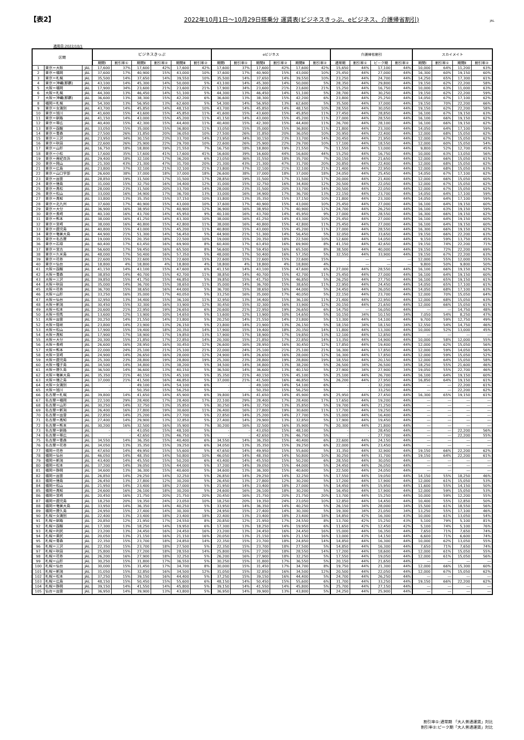【表2】
2022年10月1日～10月29日搭乗分 運賃表(ビジネスきっぷ、eビジネス、介護帰省割引)
JAL
適用日:2022/10/1
| 区間 | | | ビジネスきっぷ | | | | | | eビジネス | | | | | | 介護帰省割引 | | | | スカイメイト | | | |
| --- | --- | --- | --- | --- | --- | --- | --- | --- | --- | --- | --- | --- | --- | --- | --- | --- | --- | --- | --- | --- | --- | --- |
| | | | 期間Ⅰ | 割引率① | 期間Ⅱ | 割引率② | 期間Ⅲ | 割引率② | 期間Ⅰ | 割引率① | 期間Ⅱ | 割引率② | 期間Ⅲ | 割引率② | 通常期 | 割引率① | ピーク期 | 割引率② | 期間Ⅰ | 割引率① | 期間Ⅱ | 割引率② |
| 1 | 東京＝大阪 | JAL | 17,600 | 37% | 17,600 | 42% | 17,600 | 42% | 17,600 | 37% | 17,600 | 42% | 17,600 | 42% | 15,650 | 44% | 17,100 | 44% | 10,000 | 64% | 11,200 | 63% |
| 2 | 東京＝福岡 | JAL | 37,600 | 17% | 40,900 | 15% | 43,000 | 10% | 37,600 | 17% | 40,900 | 15% | 43,000 | 10% | 25,450 | 44% | 27,000 | 44% | 16,300 | 60% | 19,150 | 60% |
| 3 | 東京＝札幌 | JAL | 35,500 | 14% | 37,650 | 14% | 39,550 | 10% | 35,500 | 14% | 37,650 | 14% | 39,550 | 10% | 23,250 | 44% | 24,700 | 44% | 14,250 | 65% | 17,300 | 61% |
| 4 | 東京＝沖縄(那覇) | JAL | 43,100 | 14% | 45,300 | 14% | 50,000 | 5% | 43,100 | 14% | 45,300 | 14% | 50,000 | 5% | 28,350 | 44% | 29,800 | 44% | 19,150 | 62% | 22,200 | 58% |
| 5 | 大阪＝福岡 | JAL | 17,900 | 34% | 23,600 | 21% | 23,600 | 21% | 17,900 | 34% | 23,600 | 21% | 23,600 | 21% | 15,250 | 44% | 16,750 | 44% | 10,000 | 63% | 11,000 | 63% |
| 6 | 大阪＝札幌 | JAL | 44,300 | 13% | 46,450 | 14% | 51,100 | 5% | 44,300 | 13% | 46,450 | 14% | 51,100 | 5% | 28,700 | 44% | 30,250 | 44% | 19,150 | 62% | 22,200 | 59% |
| 7 | 大阪＝沖縄(那覇) | JAL | 36,600 | 13% | 38,300 | 15% | 42,200 | 6% | 36,600 | 13% | 38,300 | 15% | 42,200 | 6% | 23,800 | 44% | 25,250 | 44% | 14,050 | 67% | 17,100 | 62% |
| 8 | 福岡＝札幌 | JAL | 54,300 | 13% | 56,950 | 13% | 62,600 | 5% | 54,300 | 14% | 56,950 | 13% | 62,600 | 5% | 35,500 | 44% | 37,000 | 44% | 19,150 | 70% | 22,200 | 66% |
| 9 | 東京＝女満別 | JAL | 43,700 | 14% | 45,850 | 14% | 48,150 | 10% | 43,700 | 14% | 45,850 | 14% | 48,150 | 10% | 28,550 | 44% | 30,050 | 44% | 19,150 | 62% | 22,200 | 58% |
| 10 | 東京＝旭川 | JAL | 41,600 | 15% | 43,600 | 15% | 45,850 | 11% | 41,600 | 15% | 43,600 | 15% | 45,850 | 11% | 27,450 | 44% | 28,850 | 44% | 16,100 | 67% | 19,150 | 63% |
| 11 | 東京＝釧路 | JAL | 41,150 | 14% | 43,000 | 15% | 45,200 | 11% | 41,150 | 14% | 43,000 | 15% | 45,200 | 11% | 27,000 | 44% | 28,550 | 44% | 16,100 | 66% | 19,150 | 62% |
| 12 | 東京＝帯広 | JAL | 40,400 | 15% | 42,300 | 15% | 44,400 | 11% | 40,400 | 15% | 42,300 | 15% | 44,400 | 11% | 26,700 | 44% | 28,100 | 44% | 16,100 | 66% | 19,150 | 62% |
| 13 | 東京＝函館 | JAL | 33,050 | 15% | 35,000 | 15% | 36,800 | 11% | 33,050 | 15% | 35,000 | 15% | 36,800 | 11% | 21,800 | 44% | 23,300 | 44% | 14,050 | 64% | 17,100 | 59% |
| 14 | 東京＝青森 | JAL | 27,500 | 26% | 31,850 | 20% | 36,050 | 10% | 27,500 | 26% | 31,850 | 20% | 36,050 | 10% | 20,950 | 44% | 22,400 | 44% | 12,000 | 68% | 15,050 | 62% |
| 15 | 東京＝三沢 | JAL | 23,950 | 34% | 30,150 | 23% | 33,700 | 14% | 23,950 | 34% | 30,150 | 23% | 33,700 | 14% | 20,450 | 44% | 21,950 | 44% | 12,000 | 67% | 15,050 | 62% |
| 16 | 東京＝秋田 | JAL | 22,600 | 26% | 25,900 | 22% | 29,700 | 10% | 22,600 | 26% | 25,900 | 22% | 29,700 | 10% | 17,100 | 44% | 18,550 | 44% | 12,000 | 60% | 15,050 | 54% |
| 17 | 東京＝山形 | JAL | 16,750 | 18% | 18,800 | 19% | 21,550 | 7% | 16,750 | 18% | 18,800 | 19% | 21,550 | 7% | 11,550 | 44% | 13,000 | 44% | 9,800 | 52% | 12,700 | 45% |
| 18 | 東京＝小松 | JAL | 17,600 | 35% | 17,600 | 41% | 17,600 | 41% | 16,600 | 39% | 16,600 | 44% | 16,600 | 44% | 15,250 | 44% | 16,750 | 44% | 10,000 | 63% | 13,050 | 56% |
| 19 | 東京＝南紀白浜 | JAL | 29,400 | 18% | 32,100 | 17% | 36,200 | 6% | 23,050 | 36% | 31,550 | 18% | 35,700 | 7% | 20,150 | 44% | 21,650 | 44% | 12,000 | 66% | 15,050 | 61% |
| 20 | 東京＝岡山 | JAL | 21,300 | 43% | 21,300 | 47% | 31,700 | 20% | 21,300 | 43% | 21,300 | 47% | 31,700 | 20% | 20,850 | 44% | 22,400 | 44% | 12,000 | 68% | 15,050 | 62% |
| 21 | 東京＝広島 | JAL | 23,800 | 37% | 32,100 | 21% | 32,100 | 21% | 23,800 | 37% | 32,100 | 21% | 32,100 | 21% | 21,400 | 44% | 22,950 | 44% | 12,000 | 68% | 15,050 | 63% |
| 22 | 東京＝山口宇部 | JAL | 26,600 | 38% | 37,000 | 18% | 37,000 | 18% | 26,600 | 38% | 37,000 | 18% | 37,000 | 18% | 24,050 | 44% | 25,450 | 44% | 14,050 | 67% | 17,100 | 62% |
| 23 | 東京＝出雲 | JAL | 28,850 | 19% | 31,500 | 17% | 31,500 | 17% | 28,850 | 19% | 31,500 | 17% | 31,500 | 17% | 20,000 | 44% | 21,400 | 44% | 12,000 | 66% | 15,050 | 60% |
| 24 | 東京＝徳島 | JAL | 31,000 | 15% | 32,750 | 16% | 34,400 | 12% | 31,000 | 15% | 32,750 | 16% | 34,400 | 12% | 20,500 | 44% | 22,050 | 44% | 12,000 | 67% | 15,050 | 62% |
| 25 | 東京＝高松 | JAL | 28,000 | 23% | 31,500 | 20% | 33,700 | 14% | 28,000 | 23% | 31,500 | 20% | 33,700 | 14% | 20,500 | 44% | 22,050 | 44% | 12,000 | 67% | 15,050 | 62% |
| 26 | 東京＝松山 | JAL | 33,000 | 16% | 34,900 | 17% | 36,700 | 13% | 33,000 | 16% | 34,900 | 17% | 36,700 | 13% | 22,150 | 44% | 23,700 | 44% | 14,050 | 64% | 17,100 | 59% |
| 27 | 東京＝高知 | JAL | 33,800 | 13% | 35,350 | 15% | 37,150 | 10% | 33,800 | 13% | 35,350 | 15% | 37,150 | 10% | 21,800 | 44% | 23,300 | 44% | 14,050 | 64% | 17,100 | 59% |
| 28 | 東京＝北九州 | JAL | 37,600 | 17% | 40,900 | 15% | 43,000 | 10% | 37,600 | 17% | 40,900 | 15% | 43,000 | 10% | 25,450 | 44% | 27,000 | 44% | 16,100 | 64% | 19,150 | 60% |
| 29 | 東京＝大分 | JAL | 36,900 | 16% | 38,950 | 17% | 40,900 | 12% | 36,900 | 16% | 38,950 | 17% | 40,900 | 12% | 24,700 | 44% | 26,250 | 44% | 16,100 | 63% | 19,150 | 59% |
| 30 | 東京＝長崎 | JAL | 40,100 | 16% | 43,700 | 14% | 45,950 | 9% | 40,100 | 16% | 43,700 | 14% | 45,950 | 9% | 27,000 | 44% | 28,550 | 44% | 16,300 | 66% | 19,150 | 62% |
| 31 | 東京＝熊本 | JAL | 38,000 | 16% | 41,250 | 14% | 43,300 | 10% | 38,000 | 16% | 41,250 | 14% | 43,300 | 10% | 25,450 | 44% | 27,000 | 44% | 16,100 | 64% | 19,150 | 60% |
| 32 | 東京＝宮崎 | JAL | 38,000 | 16% | 40,800 | 15% | 42,800 | 11% | 38,000 | 16% | 40,800 | 15% | 42,800 | 11% | 25,450 | 44% | 27,000 | 44% | 16,100 | 64% | 19,150 | 60% |
| 33 | 東京＝鹿児島 | JAL | 40,800 | 15% | 43,000 | 15% | 45,200 | 11% | 40,800 | 15% | 43,000 | 15% | 45,200 | 11% | 27,000 | 44% | 28,550 | 44% | 16,300 | 66% | 19,150 | 62% |
| 34 | 東京＝奄美大島 | JAL | 44,900 | 21% | 51,300 | 14% | 56,450 | 5% | 44,900 | 21% | 51,300 | 14% | 56,450 | 5% | 32,050 | 44% | 33,650 | 44% | 19,150 | 66% | 22,200 | 63% |
| 35 | 東京＝名古屋 | JAL | 19,000 | 15% | 20,350 | 18% | 22,500 | 10% | 19,000 | 15% | 20,350 | 18% | 22,500 | 10% | 12,600 | 44% | 14,050 | 44% | 9,150 | 59% | 13,750 | 45% |
| 36 | 東京＝石垣 | JAL | 60,400 | 17% | 63,450 | 16% | 69,900 | 8% | 60,400 | 17% | 63,450 | 16% | 69,900 | 8% | 41,150 | 44% | 42,650 | 44% | 19,150 | 74% | 22,200 | 71% |
| 37 | 東京＝宮古 | JAL | 56,600 | 17% | 59,450 | 16% | 65,500 | 8% | 56,600 | 17% | 59,450 | 16% | 65,500 | 8% | 38,500 | 44% | 40,000 | 44% | 19,150 | 72% | 22,200 | 69% |
| 38 | 東京＝久米島 | JAL | 48,000 | 17% | 50,400 | 16% | 57,350 | 5% | 48,000 | 17% | 50,400 | 16% | 57,350 | 5% | 32,550 | 44% | 33,900 | 44% | 19,150 | 67% | 22,200 | 63% |
| 39 | 東京＝花巻 | JAL | 22,600 | 15% | 22,600 | 15% | 22,600 | 15% | 22,600 | 15% | 22,600 | 15% | 22,600 | 15% | - | ― | ― | ― | 12,000 | 55% | 12,000 | 55% |
| 40 | 東京＝仙台 | JAL | 18,800 | 4% | 18,800 | 4% | 18,800 | 4% | 18,800 | 4% | 18,800 | 4% | 18,800 | 4% | - | ― | ― | ― | 9,800 | 50% | 9,800 | 50% |
| 41 | 大阪＝函館 | JAL | 41,150 | 14% | 43,100 | 15% | 47,600 | 6% | 41,150 | 14% | 43,100 | 15% | 47,600 | 6% | 27,000 | 44% | 28,550 | 44% | 16,100 | 66% | 19,150 | 62% |
| 42 | 大阪＝青森 | JAL | 38,850 | 14% | 40,700 | 15% | 42,700 | 11% | 38,850 | 14% | 40,700 | 15% | 42,700 | 11% | 25,450 | 44% | 27,000 | 44% | 16,100 | 64% | 19,150 | 60% |
| 43 | 大阪＝三沢 | JAL | 39,850 | 15% | 41,750 | 15% | 46,850 | 5% | 39,850 | 15% | 41,750 | 15% | 46,850 | 5% | 26,250 | 44% | 27,750 | 44% | 16,100 | 65% | 19,150 | 61% |
| 44 | 大阪＝秋田 | JAL | 35,000 | 14% | 36,700 | 15% | 38,650 | 11% | 35,000 | 14% | 36,700 | 15% | 38,650 | 11% | 22,950 | 44% | 24,450 | 44% | 14,050 | 65% | 17,100 | 61% |
| 45 | 大阪＝花巻 | JAL | 36,700 | 15% | 38,650 | 16% | 44,000 | 5% | 36,700 | 15% | 38,650 | 16% | 44,000 | 5% | 24,450 | 44% | 26,050 | 44% | 14,050 | 68% | 17,100 | 63% |
| 46 | 大阪＝山形 | JAL | 33,250 | 16% | 35,000 | 17% | 40,050 | 5% | 33,250 | 16% | 35,000 | 17% | 40,050 | 5% | 22,150 | 44% | 23,700 | 44% | 12,000 | 70% | 15,050 | 64% |
| 47 | 大阪＝仙台 | JAL | 32,950 | 13% | 34,400 | 15% | 36,100 | 11% | 32,950 | 13% | 34,400 | 15% | 36,100 | 11% | 21,400 | 44% | 22,950 | 44% | 12,000 | 68% | 15,050 | 63% |
| 48 | 大阪＝新潟 | JAL | 30,450 | 15% | 32,300 | 16% | 33,900 | 12% | 30,450 | 15% | 32,300 | 16% | 33,900 | 12% | 20,150 | 44% | 21,650 | 44% | 12,000 | 66% | 15,050 | 61% |
| 49 | 大阪＝松本 | JAL | 20,600 | 21% | 22,950 | 19% | 26,650 | 6% | 20,600 | 21% | 22,950 | 19% | 26,650 | 6% | 14,750 | ― | 16,050 | 44% | ― | ― | 14,750 | 48% |
| 50 | 大阪＝但馬 | JAL | 13,600 | 12% | 13,900 | 10% | 14,650 | 5% | 13,600 | 12% | 13,900 | 10% | 14,650 | 5% | 10,150 | 34% | 10,150 | 34% | 7,050 | 54% | 8,250 | 47% |
| 51 | 大阪＝出雲 | JAL | 20,250 | 14% | 21,550 | 14% | 23,800 | 5% | 20,250 | 14% | 21,550 | 14% | 23,800 | 5% | 13,300 | 44% | 14,100 | 44% | 9,700 | 59% | 12,750 | 49% |
| 52 | 大阪＝隠岐 | JAL | 23,800 | 14% | 23,900 | 13% | 26,150 | 5% | 23,800 | 14% | 23,900 | 13% | 26,150 | 5% | 18,150 | 34% | 18,150 | 34% | 12,550 | 54% | 14,750 | 46% |
| 53 | 大阪＝松山 | JAL | 17,900 | 15% | 19,400 | 18% | 20,350 | 14% | 17,900 | 15% | 19,400 | 18% | 20,350 | 14% | 11,800 | 44% | 13,300 | 44% | 10,000 | 52% | 13,000 | 45% |
| 54 | 大阪＝高知 | JAL | 17,900 | 17% | 18,900 | 17% | 19,850 | 13% | 17,900 | 17% | 18,900 | 17% | 19,850 | 13% | 12,100 | 44% | 12,850 | 44% | ― | ― | ― | ― |
| 55 | 大阪＝大分 | JAL | 20,300 | 15% | 21,850 | 17% | 22,850 | 14% | 20,300 | 15% | 21,850 | 17% | 22,850 | 14% | 13,350 | 44% | 14,900 | 44% | 10,000 | 58% | 12,000 | 55% |
| 56 | 大阪＝長崎 | JAL | 26,600 | 16% | 28,950 | 16% | 30,450 | 12% | 26,600 | 16% | 28,950 | 16% | 30,450 | 12% | 17,850 | 44% | 19,400 | 44% | 12,000 | 62% | 15,050 | 56% |
| 57 | 大阪＝熊本 | JAL | 22,000 | 24% | 25,100 | 21% | 25,100 | 21% | 22,000 | 24% | 25,100 | 21% | 25,100 | 21% | 16,300 | 44% | 17,850 | 44% | 12,000 | 59% | 14,050 | 56% |
| 58 | 大阪＝宮崎 | JAL | 24,900 | 14% | 26,650 | 16% | 28,000 | 12% | 24,900 | 14% | 26,650 | 16% | 28,000 | 12% | 16,300 | 44% | 17,850 | 44% | 12,000 | 59% | 15,050 | 52% |
| 59 | 大阪＝鹿児島 | JAL | 25,300 | 23% | 28,800 | 19% | 28,800 | 19% | 25,300 | 23% | 28,800 | 19% | 28,800 | 19% | 18,550 | 44% | 20,150 | 44% | 12,000 | 64% | 15,050 | 58% |
| 60 | 大阪＝種子島 | JAL | 34,500 | 14% | 34,800 | 13% | 38,200 | 5% | 34,500 | 14% | 34,800 | 13% | 38,200 | 5% | 26,500 | 34% | 26,500 | 34% | 18,250 | 55% | 21,600 | 46% |
| 61 | 大阪＝屋久島 | JAL | 36,500 | 14% | 36,600 | 13% | 40,150 | 5% | 36,500 | 14% | 36,600 | 13% | 40,150 | 5% | 27,900 | 34% | 27,900 | 34% | 19,050 | 55% | 22,700 | 46% |
| 62 | 大阪＝奄美大島 | JAL | 35,350 | 21% | 40,150 | 15% | 45,100 | 5% | 35,350 | 21% | 40,150 | 15% | 45,100 | 5% | 25,100 | 44% | 26,700 | 44% | 16,100 | 64% | 19,150 | 60% |
| 63 | 大阪＝徳之島 | JAL | 37,000 | 21% | 41,500 | 16% | 46,850 | 5% | 37,000 | 21% | 41,500 | 16% | 46,850 | 5% | 26,200 | 44% | 27,950 | 44% | 16,850 | 64% | 19,150 | 61% |
| 64 | 大阪＝女満別 | JAL | - | - | 49,100 | 14% | 54,100 | 6% | - | - | 49,100 | 14% | 54,100 | 6% | - | - | 32,200 | 44% | ― | ― | 22,200 | 61% |
| 65 | 大阪＝旭川 | JAL | - | - | 50,350 | 15% | 56,250 | 5% | - | - | 50,350 | 15% | 56,250 | 5% | - | - | 33,250 | 44% | ― | ― | 22,200 | 62% |
| 66 | 名古屋＝札幌 | JAL | 39,800 | 14% | 41,650 | 14% | 45,900 | 6% | 39,800 | 14% | 41,650 | 14% | 45,900 | 6% | 25,950 | 44% | 27,450 | 44% | 16,300 | 65% | 19,150 | 61% |
| 67 | 名古屋＝福岡 | JAL | 22,100 | 29% | 28,400 | 17% | 28,400 | 17% | 22,100 | 29% | 28,400 | 17% | 28,400 | 17% | 17,650 | 44% | 19,200 | 44% | ― | ― | ― | ― |
| 68 | 名古屋＝山形 | JAL | 30,250 | 14% | 32,750 | 13% | 35,850 | 5% | 30,250 | 14% | 32,750 | 13% | 35,850 | 5% | 19,700 | 44% | 21,250 | 44% | ― | ― | ― | ― |
| 69 | 名古屋＝新潟 | JAL | 26,400 | 16% | 27,800 | 19% | 30,600 | 11% | 26,400 | 16% | 27,800 | 19% | 30,600 | 11% | 17,700 | 44% | 19,250 | 44% | ― | ― | ― | ― |
| 70 | 名古屋＝出雲 | JAL | 22,850 | 14% | 25,200 | 14% | 27,700 | 5% | 22,850 | 14% | 25,200 | 14% | 27,700 | 5% | 15,000 | 44% | 16,400 | 44% | ― | ― | ― | ― |
| 71 | 名古屋＝高知 | JAL | 27,400 | 14% | 29,900 | 13% | 32,850 | 5% | 27,400 | 14% | 29,900 | 13% | 32,850 | 5% | 17,900 | 44% | 19,450 | 44% | ― | ― | ― | ― |
| 72 | 名古屋＝熊本 | JAL | 30,200 | 16% | 32,500 | 16% | 35,900 | 7% | 30,200 | 16% | 32,500 | 16% | 35,900 | 7% | 20,300 | 44% | 21,800 | 44% | ― | ― | ― | ― |
| 73 | 名古屋＝釧路 | JAL | - | - | 43,050 | 15% | 48,100 | 5% | - | - | 43,050 | 15% | 48,100 | 5% | - | - | 28,450 | 44% | ― | ― | 22,200 | 56% |
| 74 | 名古屋＝帯広 | JAL | - | - | 42,650 | 13% | 46,750 | 5% | - | - | 42,650 | 13% | 46,750 | 5% | - | - | 27,700 | 44% | ― | ― | 22,200 | 55% |
| 75 | 名古屋＝青森 | JAL | 34,550 | 14% | 36,350 | 15% | 40,400 | 6% | 34,550 | 14% | 36,350 | 15% | 40,400 | 6% | 22,600 | 44% | 24,150 | 44% | ― | ― | ― | ― |
| 76 | 名古屋＝花巻 | JAL | 34,050 | 13% | 35,350 | 15% | 39,250 | 6% | 34,050 | 13% | 35,350 | 15% | 39,250 | 6% | 22,000 | 44% | 23,450 | 44% | ― | ― | ― | ― |
| 77 | 福岡＝花巻 | JAL | 47,650 | 14% | 49,950 | 15% | 55,600 | 5% | 47,650 | 14% | 49,950 | 15% | 55,600 | 5% | 31,350 | 44% | 32,900 | 44% | 19,150 | 66% | 22,200 | 62% |
| 78 | 福岡＝仙台 | JAL | 46,050 | 14% | 48,350 | 14% | 50,800 | 10% | 46,050 | 14% | 48,350 | 14% | 50,800 | 10% | 30,250 | 44% | 31,700 | 44% | 19,150 | 64% | 22,200 | 61% |
| 79 | 福岡＝新潟 | JAL | 43,400 | 14% | 45,550 | 15% | 50,200 | 6% | 43,400 | 14% | 45,550 | 15% | 50,200 | 6% | 28,550 | 44% | 30,050 | 44% | ― | ― | ― | ― |
| 80 | 福岡＝松本 | JAL | 37,200 | 14% | 39,050 | 15% | 44,000 | 5% | 37,200 | 14% | 39,050 | 15% | 44,000 | 5% | 24,450 | 44% | 26,050 | 44% | ― | ― | ― | ― |
| 81 | 福岡＝静岡 | JAL | 34,600 | 13% | 36,300 | 15% | 40,600 | 5% | 34,600 | 13% | 36,300 | 15% | 40,600 | 5% | 22,500 | 44% | 24,050 | 44% | ― | ― | ― | ― |
| 82 | 福岡＝出雲 | JAL | 26,850 | 14% | 29,250 | 14% | 32,250 | 5% | 26,850 | 14% | 29,250 | 14% | 32,250 | 5% | 17,550 | 44% | 19,050 | 44% | 14,150 | 55% | 18,250 | 46% |
| 83 | 福岡＝徳島 | JAL | 26,450 | 13% | 27,800 | 12% | 30,200 | 5% | 26,450 | 13% | 27,800 | 12% | 30,200 | 5% | 17,200 | 44% | 17,900 | 44% | 12,000 | 61% | 15,050 | 53% |
| 84 | 福岡＝松山 | JAL | 21,950 | 14% | 23,400 | 18% | 27,000 | 5% | 21,950 | 14% | 23,400 | 18% | 27,000 | 5% | 14,450 | 44% | 15,950 | 44% | 11,600 | 55% | 14,150 | 50% |
| 85 | 福岡＝高知 | JAL | 24,600 | 16% | 26,100 | 18% | 30,200 | 5% | 24,600 | 16% | 26,100 | 18% | 30,200 | 5% | 16,450 | 44% | 17,900 | 44% | 12,000 | 59% | 15,050 | 53% |
| 86 | 福岡＝宮崎 | JAL | 20,450 | 16% | 21,750 | 20% | 21,750 | 20% | 20,450 | 16% | 21,750 | 20% | 21,750 | 20% | 13,700 | 44% | 15,250 | 44% | 10,000 | 59% | 12,200 | 55% |
| 87 | 福岡＝鹿児島 | JAL | 18,250 | 20% | 19,350 | 24% | 23,050 | 10% | 18,250 | 20% | 19,350 | 24% | 23,050 | 10% | 12,850 | 44% | 14,450 | 44% | 10,400 | 55% | 12,850 | 50% |
| 88 | 福岡＝奄美大島 | JAL | 33,950 | 14% | 36,350 | 14% | 40,250 | 5% | 33,950 | 14% | 36,350 | 14% | 40,250 | 5% | 26,150 | 34% | 28,000 | 34% | 15,500 | 61% | 18,550 | 56% |
| 89 | 福岡＝屋久島 | JAL | 24,950 | 15% | 27,400 | 14% | 30,300 | 5% | 24,950 | 15% | 27,400 | 14% | 30,300 | 5% | 19,300 | 34% | 21,050 | 34% | 13,250 | 55% | 17,100 | 46% |
| 90 | 札幌＝女満別 | JAL | 22,400 | 13% | 23,400 | 18% | 23,400 | 18% | 22,400 | 13% | 23,400 | 18% | 23,400 | 18% | 14,850 | 42% | 16,300 | 43% | 10,000 | 61% | 13,050 | 54% |
| 91 | 札幌＝釧路 | JAL | 20,850 | 12% | 21,950 | 17% | 24,550 | 8% | 20,850 | 12% | 21,950 | 17% | 24,550 | 8% | 13,700 | 42% | 15,250 | 43% | 5,100 | 79% | 5,100 | 81% |
| 92 | 札幌＝函館 | JAL | 17,300 | 13% | 18,250 | 14% | 19,950 | 6% | 17,300 | 13% | 18,250 | 14% | 19,950 | 6% | 11,650 | 42% | 12,450 | 42% | 5,100 | 74% | 5,100 | 76% |
| 93 | 札幌＝利尻 | JAL | 23,200 | 13% | 24,450 | 16% | 24,450 | 16% | 23,200 | 13% | 24,450 | 16% | 24,450 | 16% | 15,000 | 44% | 16,350 | 44% | 7,650 | 71% | 7,650 | 74% |
| 94 | 札幌＝奥尻 | JAL | 20,050 | 13% | 21,150 | 16% | 21,150 | 16% | 20,050 | 13% | 21,150 | 16% | 21,150 | 16% | 13,000 | 43% | 14,150 | 44% | 6,600 | 71% | 6,600 | 74% |
| 95 | 札幌＝青森 | JAL | 22,350 | 15% | 23,700 | 18% | 24,850 | 14% | 22,350 | 15% | 23,700 | 18% | 24,850 | 14% | 14,850 | 44% | 16,300 | 44% | 10,000 | 62% | 13,050 | 55% |
| 96 | 札幌＝三沢 | JAL | 22,350 | 15% | 23,700 | 18% | 27,500 | 5% | 22,350 | 15% | 23,700 | 18% | 27,500 | 5% | 14,850 | 44% | 16,300 | 44% | 7,650 | 71% | 7,650 | 74% |
| 97 | 札幌＝秋田 | JAL | 25,800 | 15% | 27,200 | 18% | 28,550 | 14% | 25,800 | 15% | 27,200 | 18% | 28,550 | 14% | 17,200 | 44% | 18,600 | 44% | 12,000 | 61% | 15,050 | 55% |
| 98 | 札幌＝花巻 | JAL | 26,200 | 16% | 27,900 | 18% | 32,250 | 5% | 26,200 | 16% | 27,900 | 18% | 32,250 | 5% | 17,550 | 44% | 19,050 | 44% | 12,000 | 61% | 15,050 | 56% |
| 99 | 札幌＝山形 | JAL | 30,250 | 15% | 31,800 | 17% | 36,550 | 5% | 30,250 | 15% | 31,800 | 17% | 36,550 | 5% | 20,150 | 44% | 21,650 | 44% | ― | ― | ― | ― |
| 100 | 札幌＝仙台 | JAL | 30,000 | 15% | 31,450 | 17% | 34,700 | 8% | 30,000 | 15% | 31,450 | 17% | 34,700 | 8% | 19,750 | 44% | 21,300 | 44% | 12,000 | 66% | 15,300 | 60% |
| 101 | 札幌＝新潟 | JAL | 31,050 | 15% | 32,850 | 16% | 34,500 | 12% | 31,050 | 15% | 32,850 | 16% | 34,500 | 12% | 20,500 | 44% | 22,050 | 44% | 12,000 | 67% | 15,050 | 62% |
| 102 | 札幌＝松本 | JAL | 37,250 | 15% | 39,150 | 16% | 44,400 | 5% | 37,250 | 15% | 39,150 | 16% | 44,400 | 5% | 24,700 | 44% | 26,250 | 44% | ― | ― | ― | ― |
| 103 | 札幌＝広島 | JAL | 48,150 | 15% | 50,450 | 15% | 55,600 | 6% | 48,150 | 14% | 50,450 | 15% | 55,600 | 6% | 31,700 | 44% | 33,250 | 44% | 19,150 | 66% | 22,200 | 62% |
| 104 | 札幌＝静岡 | JAL | 39,150 | 14% | 41,550 | 14% | 45,800 | 5% | 39,150 | 14% | 41,550 | 14% | 45,800 | 5% | 25,700 | 44% | 27,150 | 44% | ― | ― | ― | ― |
| 105 | 仙台＝出雲 | JAL | 36,950 | 14% | 39,900 | 13% | 43,800 | 5% | 36,950 | 14% | 39,900 | 13% | 43,800 | 5% | 24,250 | 44% | 25,900 | 44% | ― | ― | ― | ― |
割引率①:通常期 「大人普通運賃」対比
割引率②:ピーク期「大人普通運賃」対比